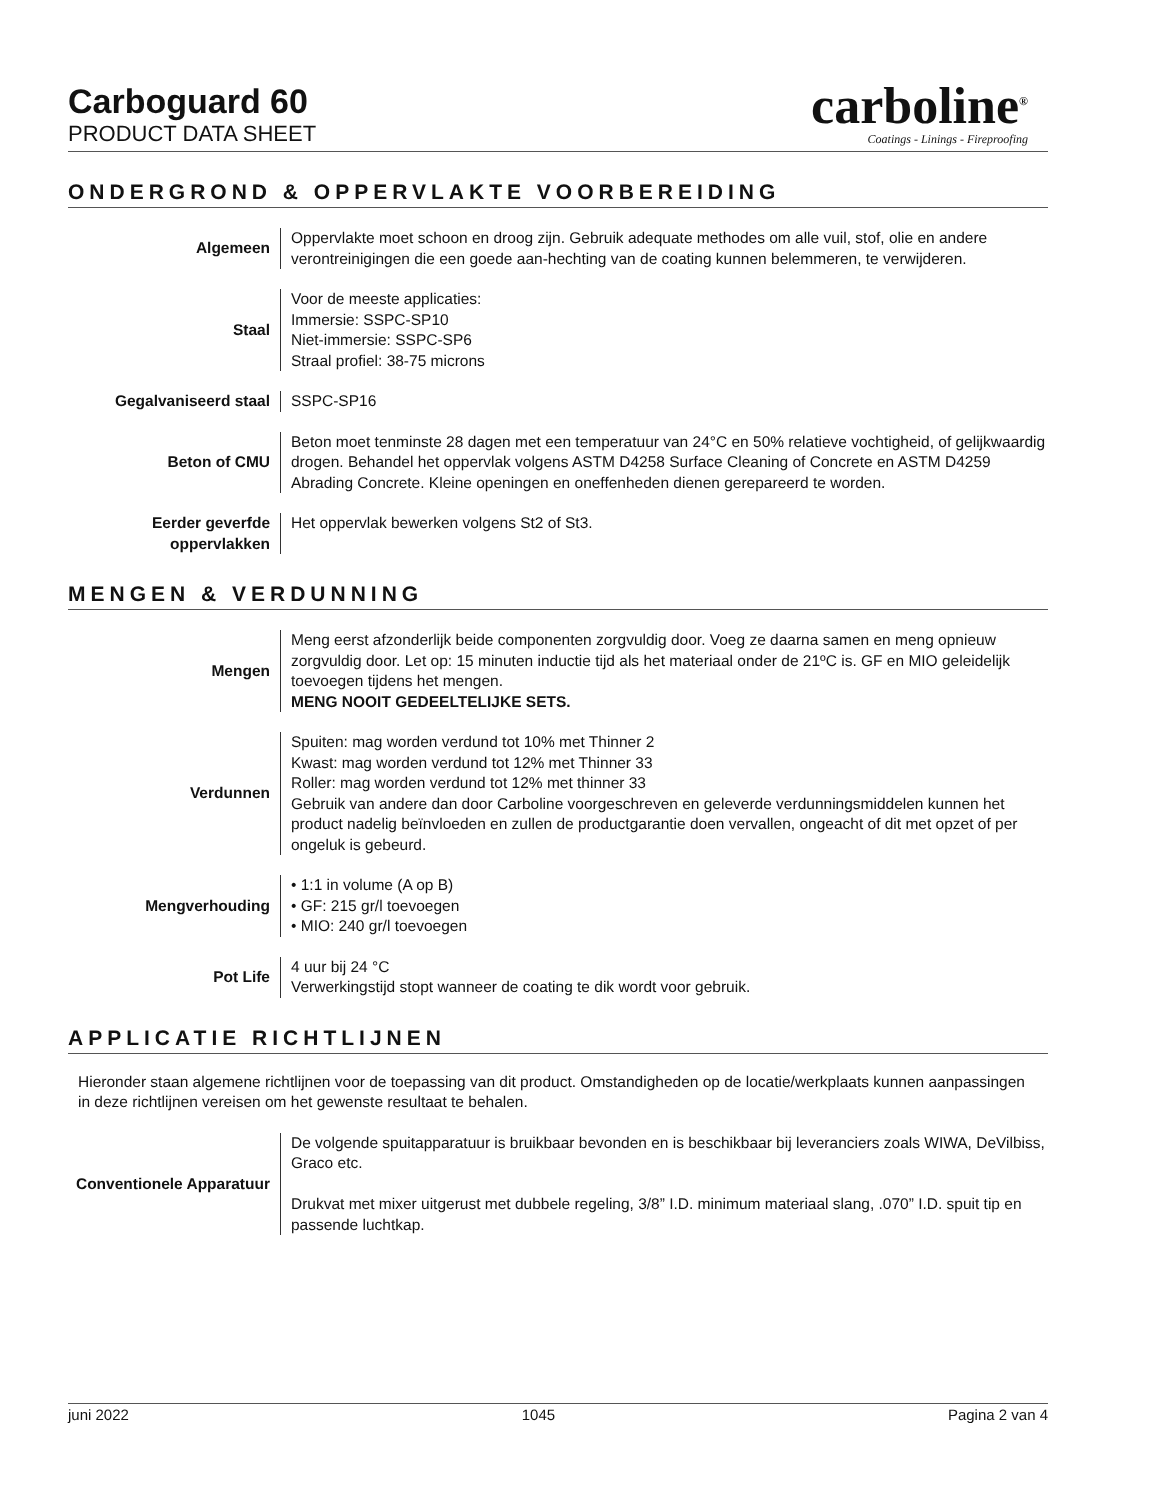Carboguard 60
PRODUCT DATA SHEET
carboline<sup>®</sup>
Coatings - Linings - Fireproofing
ONDERGROND & OPPERVLAKTE VOORBEREIDING
Algemeen Oppervlakte moet schoon en droog zijn. Gebruik adequate methodes om alle vuil, stof, olie en andere verontreinigingen die een goede aan-hechting van de coating kunnen belemmeren, te verwijderen.
Staal Voor de meeste applicaties:
Immersie: SSPC-SP10
Niet-immersie: SSPC-SP6
Straal profiel: 38-75 microns
Gegalvaniseerd staal SSPC-SP16
Beton of CMU Beton moet tenminste 28 dagen met een temperatuur van 24°C en 50% relatieve vochtigheid, of gelijkwaardig drogen. Behandel het oppervlak volgens ASTM D4258 Surface Cleaning of Concrete en ASTM D4259 Abrading Concrete. Kleine openingen en oneffenheden dienen gerepareerd te worden.
Eerder geverfde oppervlakken
Het oppervlak bewerken volgens St2 of St3.
MENGEN & VERDUNNING
Mengen Meng eerst afzonderlijk beide componenten zorgvuldig door. Voeg ze daarna samen en meng opnieuw zorgvuldig door. Let op: 15 minuten inductie tijd als het materiaal onder de 21ºC is. GF en MIO geleidelijk toevoegen tijdens het mengen.
MENG NOOIT GEDEELTELIJKE SETS.
Verdunnen Spuiten: mag worden verdund tot 10% met Thinner 2
Kwast: mag worden verdund tot 12% met Thinner 33
Roller: mag worden verdund tot 12% met thinner 33
Gebruik van andere dan door Carboline voorgeschreven en geleverde verdunningsmiddelen kunnen het product nadelig beïnvloeden en zullen de productgarantie doen vervallen, ongeacht of dit met opzet of per ongeluk is gebeurd.
Mengverhouding • 1:1 in volume (A op B)
• GF: 215 gr/l toevoegen
• MIO: 240 gr/l toevoegen
Pot Life 4 uur bij 24 °C
Verwerkingstijd stopt wanneer de coating te dik wordt voor gebruik.
APPLICATIE RICHTLIJNEN
Hieronder staan algemene richtlijnen voor de toepassing van dit product. Omstandigheden op de locatie/werkplaats kunnen aanpassingen in deze richtlijnen vereisen om het gewenste resultaat te behalen.
Conventionele Apparatuur
De volgende spuitapparatuur is bruikbaar bevonden en is beschikbaar bij leveranciers zoals WIWA, DeVilbiss, Graco etc.
Drukvat met mixer uitgerust met dubbele regeling, 3/8” I.D. minimum materiaal slang, .070” I.D. spuit tip en passende luchtkap.
juni 2022 1045 Pagina 2 van 4